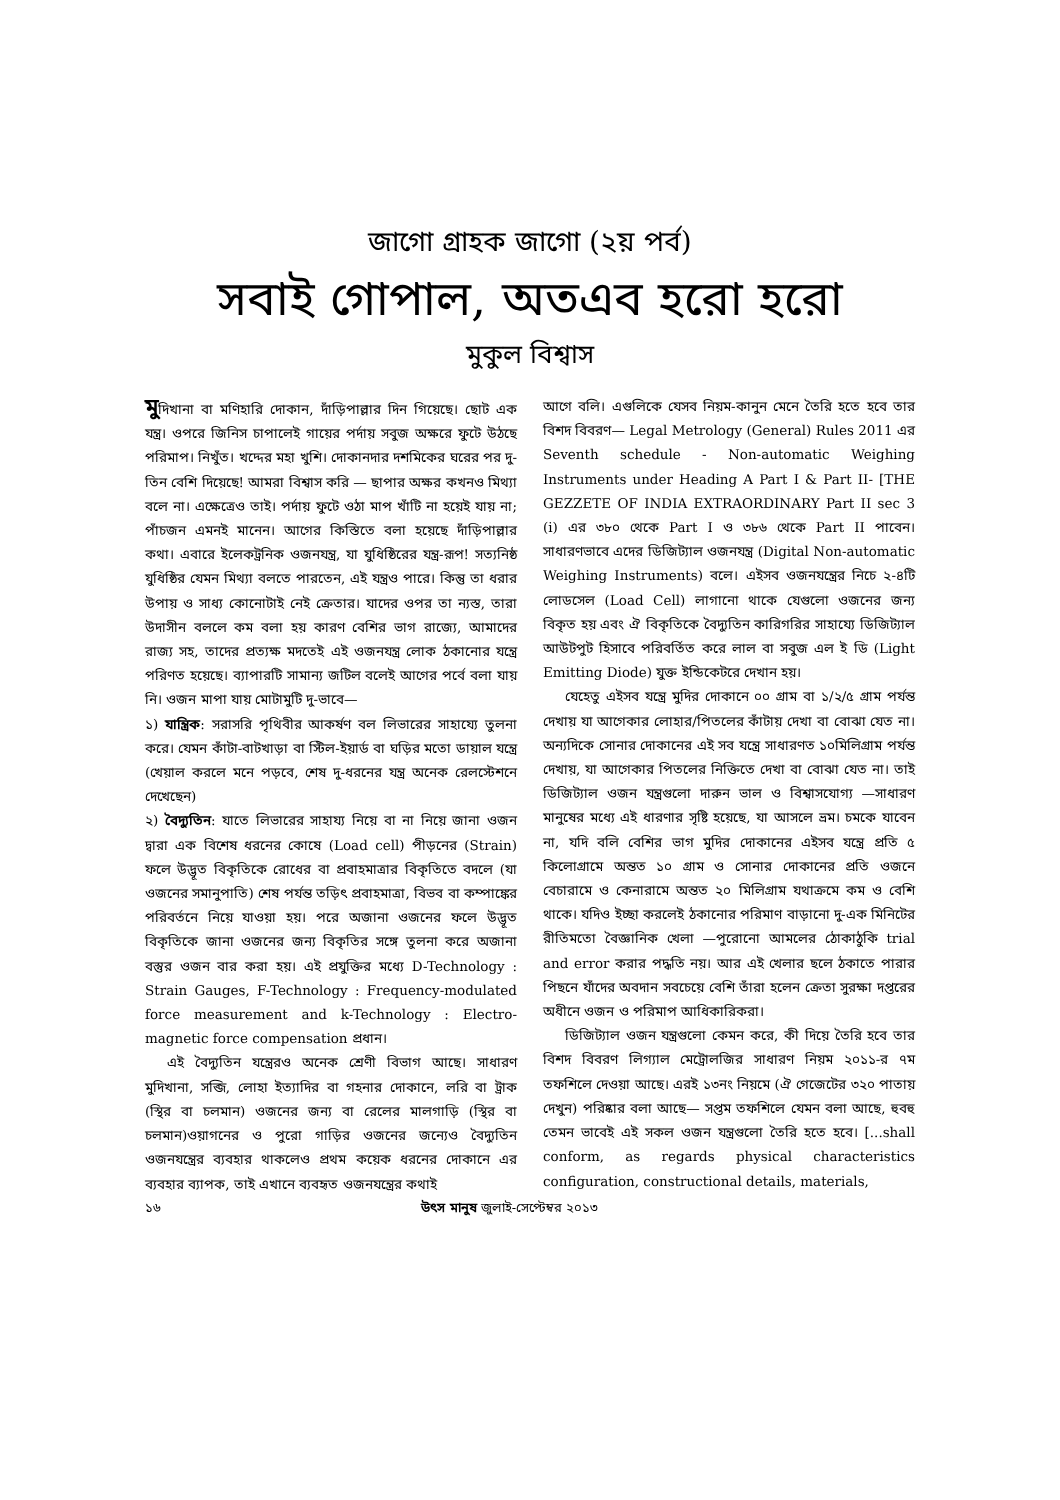জাগো গ্রাহক জাগো (২য় পর্ব)
সবাই গোপাল, অতএব হরো হরো
মুকুল বিশ্বাস
মুদিখানা বা মণিহারি দোকান, দাঁড়িপাল্লার দিন গিয়েছে। ছোট এক যন্ত্র। ওপরে জিনিস চাপালেই গায়ের পর্দায় সবুজ অক্ষরে ফুটে উঠছে পরিমাপ। নিখুঁত। খদ্দের মহা খুশি। দোকানদার দশমিকের ঘরের পর দু-তিন বেশি দিয়েছে! আমরা বিশ্বাস করি — ছাপার অক্ষর কখনও মিথ্যা বলে না। এক্ষেত্রেও তাই। পর্দায় ফুটে ওঠা মাপ খাঁটি না হয়েই যায় না; পাঁচজন এমনই মানেন। আগের কিস্তিতে বলা হয়েছে দাঁড়িপাল্লার কথা। এবারে ইলেকট্রনিক ওজনযন্ত্র, যা যুধিষ্ঠিরের যন্ত্র-রূপ! সত্যনিষ্ঠ যুধিষ্ঠির যেমন মিথ্যা বলতে পারতেন, এই যন্ত্রও পারে। কিন্তু তা ধরার উপায় ও সাধ্য কোনোটাই নেই ক্রেতার। যাদের ওপর তা ন্যস্ত, তারা উদাসীন বললে কম বলা হয় কারণ বেশির ভাগ রাজ্যে, আমাদের রাজ্য সহ, তাদের প্রত্যক্ষ মদতেই এই ওজনযন্ত্র লোক ঠকানোর যন্ত্রে পরিণত হয়েছে। ব্যাপারটি সামান্য জটিল বলেই আগের পর্বে বলা যায় নি। ওজন মাপা যায় মোটামুটি দু-ভাবে—
১) যান্ত্রিক: সরাসরি পৃথিবীর আকর্ষণ বল লিভারের সাহায্যে তুলনা করে। যেমন কাঁটা-বাটখাড়া বা স্টিল-ইয়ার্ড বা ঘড়ির মতো ডায়াল যন্ত্রে (খেয়াল করলে মনে পড়বে, শেষ দু-ধরনের যন্ত্র অনেক রেলস্টেশনে দেখেছেন)
২) বৈদ্যুতিন: যাতে লিভারের সাহায্য নিয়ে বা না নিয়ে জানা ওজন দ্বারা এক বিশেষ ধরনের কোষে (Load cell) পীড়নের (Strain) ফলে উদ্ভূত বিকৃতিকে রোধের বা প্রবাহমাত্রার বিকৃতিতে বদলে (যা ওজনের সমানুপাতি) শেষ পর্যন্ত তড়িৎ প্রবাহমাত্রা, বিভব বা কম্পাঙ্কের পরিবর্তনে নিয়ে যাওয়া হয়। পরে অজানা ওজনের ফলে উদ্ভূত বিকৃতিকে জানা ওজনের জন্য বিকৃতির সঙ্গে তুলনা করে অজানা বস্তুর ওজন বার করা হয়। এই প্রযুক্তির মধ্যে D-Technology : Strain Gauges, F-Technology : Frequency-modulated force measurement and k-Technology : Electro-magnetic force compensation প্রধান।
এই বৈদ্যুতিন যন্ত্রেরও অনেক শ্রেণী বিভাগ আছে। সাধারণ মুদিখানা, সব্জি, লোহা ইত্যাদির বা গহনার দোকানে, লরি বা ট্রাক (স্থির বা চলমান) ওজনের জন্য বা রেলের মালগাড়ি (স্থির বা চলমান)ওয়াগনের ও পুরো গাড়ির ওজনের জন্যেও বৈদ্যুতিন ওজনযন্ত্রের ব্যবহার থাকলেও প্রথম কয়েক ধরনের দোকানে এর ব্যবহার ব্যাপক, তাই এখানে ব্যবহৃত ওজনযন্ত্রের কথাই
আগে বলি। এগুলিকে যেসব নিয়ম-কানুন মেনে তৈরি হতে হবে তার বিশদ বিবরণ— Legal Metrology (General) Rules 2011 এর Seventh schedule - Non-automatic Weighing Instruments under Heading A Part I & Part II- [THE GEZZETE OF INDIA EXTRAORDINARY Part II sec 3 (i) এর ৩৮০ থেকে Part I ও ৩৮৬ থেকে Part II পাবেন। সাধারণভাবে এদের ডিজিট্যাল ওজনযন্ত্র (Digital Non-automatic Weighing Instruments) বলে। এইসব ওজনযন্ত্রের নিচে ২-৪টি লোডসেল (Load Cell) লাগানো থাকে যেগুলো ওজনের জন্য বিকৃত হয় এবং ঐ বিকৃতিকে বৈদ্যুতিন কারিগরির সাহায্যে ডিজিট্যাল আউটপুট হিসাবে পরিবর্তিত করে লাল বা সবুজ এল ই ডি (Light Emitting Diode) যুক্ত ইন্ডিকেটরে দেখান হয়।
যেহেতু এইসব যন্ত্রে মুদির দোকানে ০০ গ্রাম বা ১/২/৫ গ্রাম পর্যন্ত দেখায় যা আগেকার লোহার/পিতলের কাঁটায় দেখা বা বোঝা যেত না। অন্যদিকে সোনার দোকানের এই সব যন্ত্রে সাধারণত ১০মিলিগ্রাম পর্যন্ত দেখায়, যা আগেকার পিতলের নিক্তিতে দেখা বা বোঝা যেত না। তাই ডিজিট্যাল ওজন যন্ত্রগুলো দারুন ভাল ও বিশ্বাসযোগ্য —সাধারণ মানুষের মধ্যে এই ধারণার সৃষ্টি হয়েছে, যা আসলে ভ্রম। চমকে যাবেন না, যদি বলি বেশির ভাগ মুদির দোকানের এইসব যন্ত্রে প্রতি ৫ কিলোগ্রামে অন্তত ১০ গ্রাম ও সোনার দোকানের প্রতি ওজনে বেচারামে ও কেনারামে অন্তত ২০ মিলিগ্রাম যথাক্রমে কম ও বেশি থাকে। যদিও ইচ্ছা করলেই ঠকানোর পরিমাণ বাড়ানো দু-এক মিনিটের রীতিমতো বৈজ্ঞানিক খেলা —পুরোনো আমলের ঠোকাঠুকি trial and error করার পদ্ধতি নয়। আর এই খেলার ছলে ঠকাতে পারার পিছনে যাঁদের অবদান সবচেয়ে বেশি তাঁরা হলেন ক্রেতা সুরক্ষা দপ্তরের অধীনে ওজন ও পরিমাপ আধিকারিকরা।
ডিজিট্যাল ওজন যন্ত্রগুলো কেমন করে, কী দিয়ে তৈরি হবে তার বিশদ বিবরণ লিগ্যাল মেট্রোলজির সাধারণ নিয়ম ২০১১-র ৭ম তফশিলে দেওয়া আছে। এরই ১৩নং নিয়মে (ঐ গেজেটের ৩২০ পাতায় দেখুন) পরিষ্কার বলা আছে— সপ্তম তফশিলে যেমন বলা আছে, হুবহু তেমন ভাবেই এই সকল ওজন যন্ত্রগুলো তৈরি হতে হবে। [...shall conform, as regards physical characteristics configuration, constructional details, materials,
১৬ উৎস মানুষ জুলাই-সেপ্টেম্বর ২০১৩